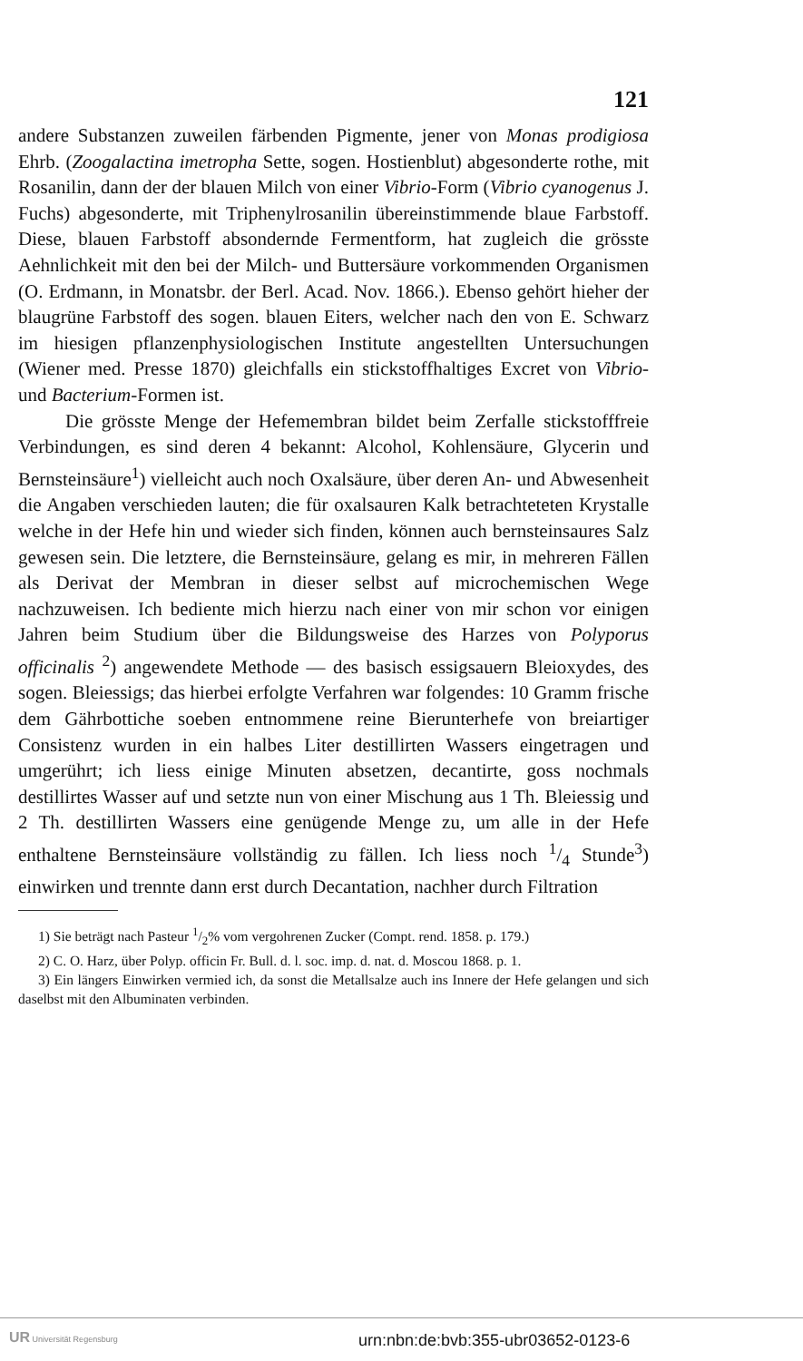121
andere Substanzen zuweilen färbenden Pigmente, jener von Monas prodigiosa Ehrb. (Zoogalactina imetropha Sette, sogen. Hostienblut) abgesonderte rothe, mit Rosanilin, dann der der blauen Milch von einer Vibrio-Form (Vibrio cyanogenus J. Fuchs) abgesonderte, mit Triphenylrosanilin übereinstimmende blaue Farbstoff. Diese, blauen Farbstoff absondernde Fermentform, hat zugleich die grösste Aehnlichkeit mit den bei der Milch- und Buttersäure vorkommenden Organismen (O. Erdmann, in Monatsbr. der Berl. Acad. Nov. 1866.). Ebenso gehört hieher der blaugrüne Farbstoff des sogen. blauen Eiters, welcher nach den von E. Schwarz im hiesigen pflanzenphysiologischen Institute angestellten Untersuchungen (Wiener med. Presse 1870) gleichfalls ein stickstoffhaltiges Excret von Vibrio- und Bacterium-Formen ist.
Die grösste Menge der Hefemembran bildet beim Zerfalle stickstofffreie Verbindungen, es sind deren 4 bekannt: Alcohol, Kohlensäure, Glycerin und Bernsteinsäure<sup>1</sup>) vielleicht auch noch Oxalsäure, über deren An- und Abwesenheit die Angaben verschieden lauten; die für oxalsauren Kalk betrachteteten Krystalle welche in der Hefe hin und wieder sich finden, können auch bernsteinsaures Salz gewesen sein. Die letztere, die Bernsteinsäure, gelang es mir, in mehreren Fällen als Derivat der Membran in dieser selbst auf microchemischen Wege nachzuweisen. Ich bediente mich hierzu nach einer von mir schon vor einigen Jahren beim Studium über die Bildungsweise des Harzes von Polyporus officinalis <sup>2</sup>) angewendete Methode — des basisch essigsauern Bleioxydes, des sogen. Bleiessigs; das hierbei erfolgte Verfahren war folgendes: 10 Gramm frische dem Gährbottiche soeben entnommene reine Bierunterhefe von breiartiger Consistenz wurden in ein halbes Liter destillirten Wassers eingetragen und umgerührt; ich liess einige Minuten absetzen, decantirte, goss nochmals destillirtes Wasser auf und setzte nun von einer Mischung aus 1 Th. Bleiessig und 2 Th. destillirten Wassers eine genügende Menge zu, um alle in der Hefe enthaltene Bernsteinsäure vollständig zu fällen. Ich liess noch 1/4 Stunde<sup>3</sup>) einwirken und trennte dann erst durch Decantation, nachher durch Filtration
1) Sie beträgt nach Pasteur 1/2% vom vergohrenen Zucker (Compt. rend. 1858. p. 179.)
2) C. O. Harz, über Polyp. officin Fr. Bull. d. l. soc. imp. d. nat. d. Moscou 1868. p. 1.
3) Ein längers Einwirken vermied ich, da sonst die Metallsalze auch ins Innere der Hefe gelangen und sich daselbst mit den Albuminaten verbinden.
UR Universität Regensburg
urn:nbn:de:bvb:355-ubr03652-0123-6